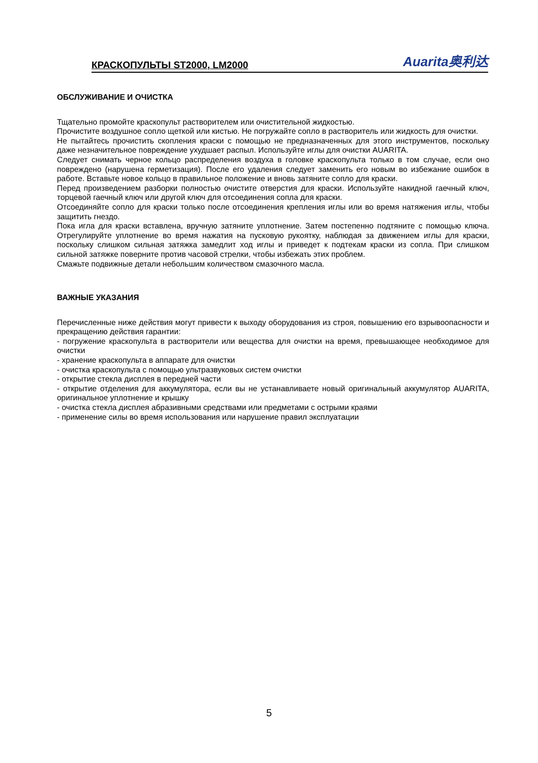КРАСКОПУЛЬТЫ ST2000, LM2000 Auarita奥利达
ОБСЛУЖИВАНИЕ И ОЧИСТКА
Тщательно промойте краскопульт растворителем или очистительной жидкостью.
Прочистите воздушное сопло щеткой или кистью. Не погружайте сопло в растворитель или жидкость для очистки.
Не пытайтесь прочистить скопления краски с помощью не предназначенных для этого инструментов, поскольку даже незначительное повреждение ухудшает распыл. Используйте иглы для очистки AUARITA.
Следует снимать черное кольцо распределения воздуха в головке краскопульта только в том случае, если оно повреждено (нарушена герметизация). После его удаления следует заменить его новым во избежание ошибок в работе. Вставьте новое кольцо в правильное положение и вновь затяните сопло для краски.
Перед произведением разборки полностью очистите отверстия для краски. Используйте накидной гаечный ключ, торцевой гаечный ключ или другой ключ для отсоединения сопла для краски.
Отсоединяйте сопло для краски только после отсоединения крепления иглы или во время натяжения иглы, чтобы защитить гнездо.
Пока игла для краски вставлена, вручную затяните уплотнение. Затем постепенно подтяните с помощью ключа. Отрегулируйте уплотнение во время нажатия на пусковую рукоятку, наблюдая за движением иглы для краски, поскольку слишком сильная затяжка замедлит ход иглы и приведет к подтекам краски из сопла. При слишком сильной затяжке поверните против часовой стрелки, чтобы избежать этих проблем.
Смажьте подвижные детали небольшим количеством смазочного масла.
ВАЖНЫЕ УКАЗАНИЯ
Перечисленные ниже действия могут привести к выходу оборудования из строя, повышению его взрывоопасности и прекращению действия гарантии:
- погружение краскопульта в растворители или вещества для очистки на время, превышающее необходимое для очистки
- хранение краскопульта в аппарате для очистки
- очистка краскопульта с помощью ультразвуковых систем очистки
- открытие стекла дисплея в передней части
- открытие отделения для аккумулятора, если вы не устанавливаете новый оригинальный аккумулятор AUARITA, оригинальное уплотнение и крышку
- очистка стекла дисплея абразивными средствами или предметами с острыми краями
- применение силы во время использования или нарушение правил эксплуатации
5